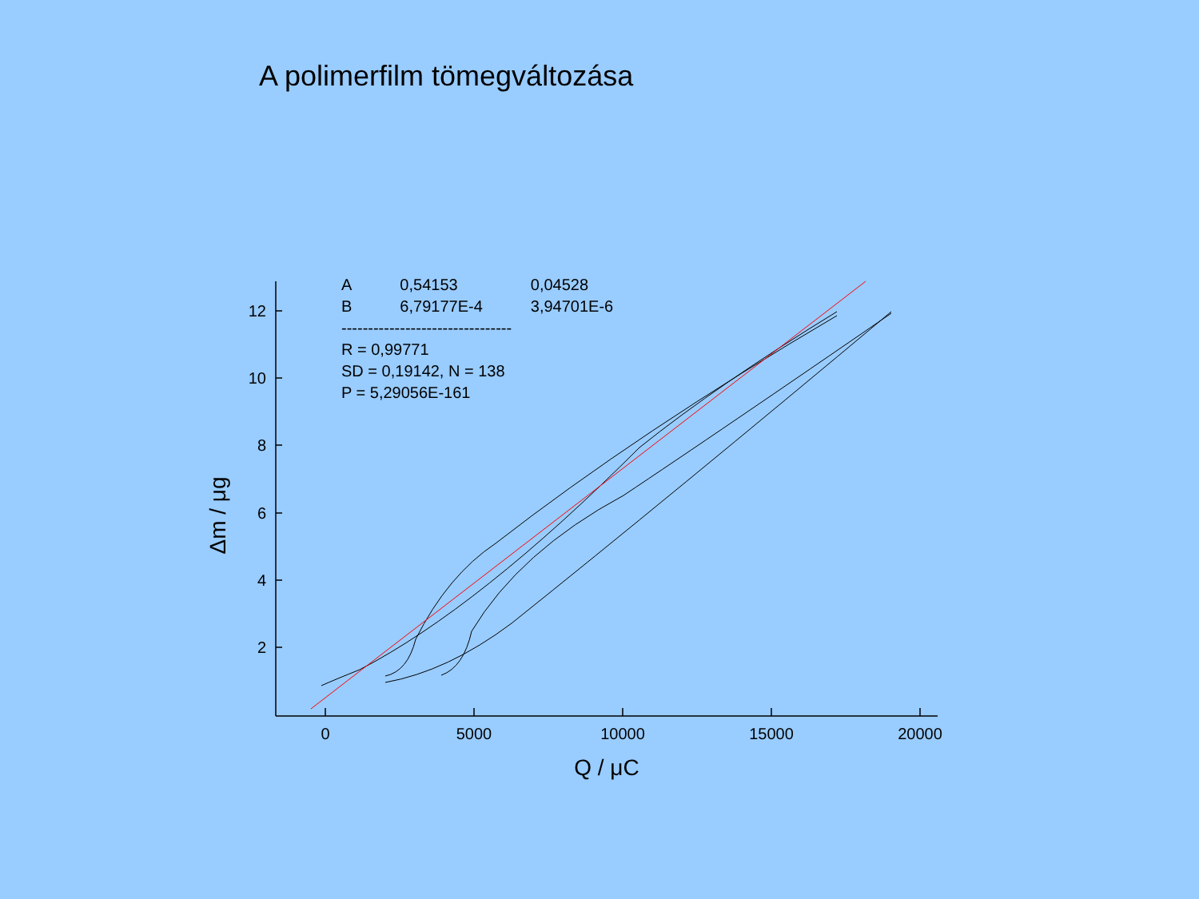A polimerfilm tömegváltozása
2
4
6
8
10
12
0
5000
10000
15000
20000
Q / μC
Δm / μg
| A | 0,54153 | 0,04528 |
| B | 6,79177E-4 | 3,94701E-6 |
--------------------------------
R = 0,99771
SD = 0,19142, N = 138
P = 5,29056E-161